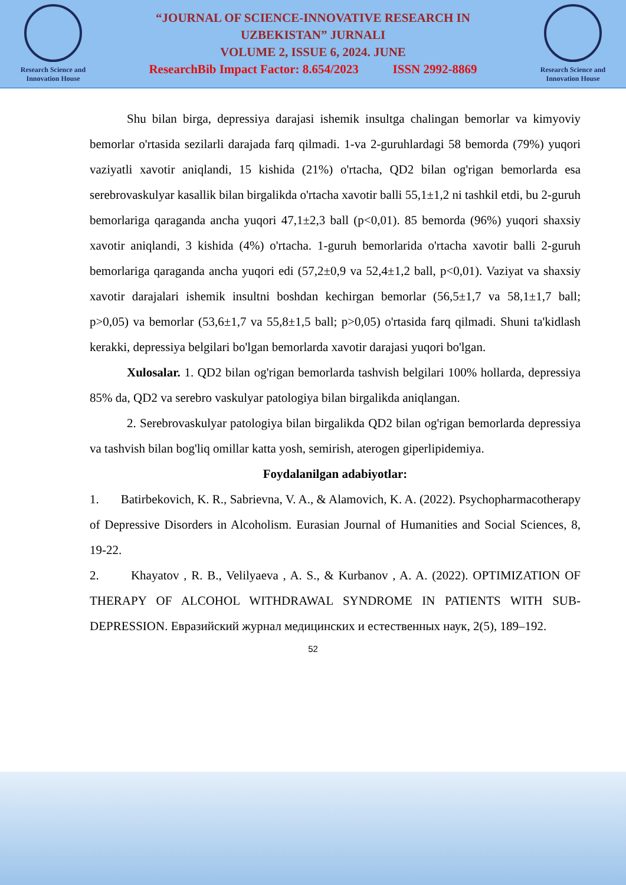Research Science and
Innovation House
“JOURNAL OF SCIENCE-INNOVATIVE RESEARCH IN
UZBEKISTAN” JURNALI
VOLUME 2, ISSUE 6, 2024. JUNE
ResearchBib Impact Factor: 8.654/2023 ISSN 2992-8869
Research Science and
Innovation House
Shu bilan birga, depressiya darajasi ishemik insultga chalingan bemorlar va kimyoviy bemorlar o'rtasida sezilarli darajada farq qilmadi. 1-va 2-guruhlardagi 58 bemorda (79%) yuqori vaziyatli xavotir aniqlandi, 15 kishida (21%) o'rtacha, QD2 bilan og'rigan bemorlarda esa serebrovaskulyar kasallik bilan birgalikda o'rtacha xavotir balli 55,1±1,2 ni tashkil etdi, bu 2-guruh bemorlariga qaraganda ancha yuqori 47,1±2,3 ball (p<0,01). 85 bemorda (96%) yuqori shaxsiy xavotir aniqlandi, 3 kishida (4%) o'rtacha. 1-guruh bemorlarida o'rtacha xavotir balli 2-guruh bemorlariga qaraganda ancha yuqori edi (57,2±0,9 va 52,4±1,2 ball, p<0,01). Vaziyat va shaxsiy xavotir darajalari ishemik insultni boshdan kechirgan bemorlar (56,5±1,7 va 58,1±1,7 ball; p>0,05) va bemorlar (53,6±1,7 va 55,8±1,5 ball; p>0,05) o'rtasida farq qilmadi. Shuni ta'kidlash kerakki, depressiya belgilari bo'lgan bemorlarda xavotir darajasi yuqori bo'lgan.
Xulosalar. 1. QD2 bilan og'rigan bemorlarda tashvish belgilari 100% hollarda, depressiya 85% da, QD2 va serebro vaskulyar patologiya bilan birgalikda aniqlangan.
2. Serebrovaskulyar patologiya bilan birgalikda QD2 bilan og'rigan bemorlarda depressiya va tashvish bilan bog'liq omillar katta yosh, semirish, aterogen giperlipidemiya.
Foydalanilgan adabiyotlar:
1. Batirbekovich, K. R., Sabrievna, V. A., & Alamovich, K. A. (2022). Psychopharmacotherapy of Depressive Disorders in Alcoholism. Eurasian Journal of Humanities and Social Sciences, 8, 19-22.
2. Khayatov , R. B., Velilyaeva , A. S., & Kurbanov , A. A. (2022). OPTIMIZATION OF THERAPY OF ALCOHOL WITHDRAWAL SYNDROME IN PATIENTS WITH SUB- DEPRESSION. Евразийский журнал медицинских и естественных наук, 2(5), 189–192.
52